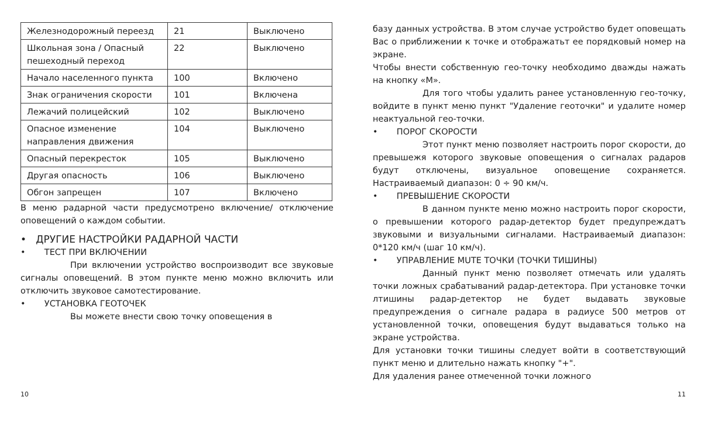| Железнодорожный переезд | 21 | Выключено |
| Школьная зона / Опасный пешеходный переход | 22 | Выключено |
| Начало населенного пункта | 100 | Включено |
| Знак ограничения скорости | 101 | Включена |
| Лежачий полицейский | 102 | Выключено |
| Опасное изменение направления движения | 104 | Выключено |
| Опасный перекресток | 105 | Выключено |
| Другая опасность | 106 | Выключено |
| Обгон запрещен | 107 | Включено |
В меню радарной части предусмотрено включение/ отключение оповещений о каждом событии.
• ДРУГИЕ НАСТРОЙКИ РАДАРНОЙ ЧАСТИ
• ТЕСТ ПРИ ВКЛЮЧЕНИИ
При включении устройство воспроизводит все звуковые сигналы оповещений. В этом пункте меню можно включить или отключить звуковое самотестирование.
• УСТАНОВКА ГЕОТОЧЕК
Вы можете внести свою точку оповещения в
базу данных устройства. В этом случае устройство будет оповещать Вас о приближении к точке и отображатьт ее порядковый номер на экране.
Чтобы внести собственную гео-точку необходимо дважды нажать на кнопку «M».
Для того чтобы удалить ранее установленную гео-точку, войдите в пункт меню пункт "Удаление геоточки" и удалите номер неактуальной гео-точки.
• ПОРОГ СКОРОСТИ
Этот пункт меню позволяет настроить порог скорости, до превышежя которого звуковые оповещения о сигналах радаров будут отключены, визуальное оповещение сохраняется. Настраиваемый диапазон: 0 ÷ 90 км/ч.
• ПРЕВЫШЕНИЕ СКОРОСТИ
В данном пункте меню можно настроить порог скорости, о превышении которого радар-детектор будет предупреждатъ звуковыми и визуальными сигналами. Настраиваемый диапазон: 0*120 км/ч (шаг 10 км/ч).
• УПРАВЛЕНИЕ MUTE ТОЧКИ (ТОЧКИ ТИШИНЫ)
Данный пункт меню позволяет отмечать или удалять точки ложных срабатываний радар-детектора. При установке точки лтишины радар-детектор не будет выдавать звуковые предупреждения о сигнале радара в радиусе 500 метров от установленной точки, оповещения будут выдаваться только на экране устройства.
Для установки точки тишины следует войти в соответствующий пункт меню и длительно нажать кнопку "+".
Для удаления ранее отмеченной точки ложного
10 11